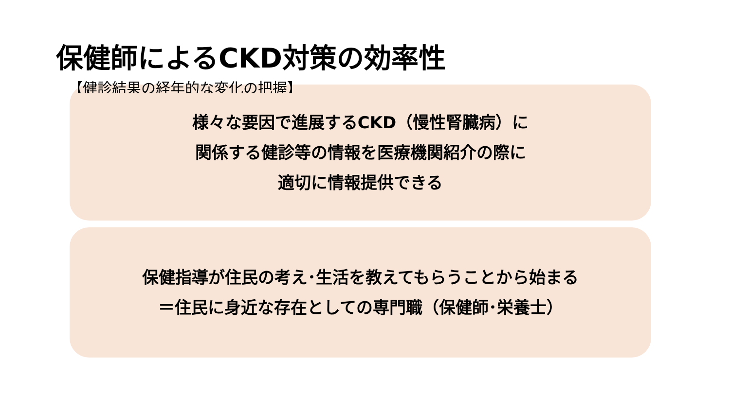保健師によるCKD対策の効率性
【健診結果の経年的な変化の把握】
様々な要因で進展するCKD（慢性腎臓病）に
関係する健診等の情報を医療機関紹介の際に
適切に情報提供できる
保健指導が住民の考え･生活を教えてもらうことから始まる
＝住民に身近な存在としての専門職（保健師･栄養士）